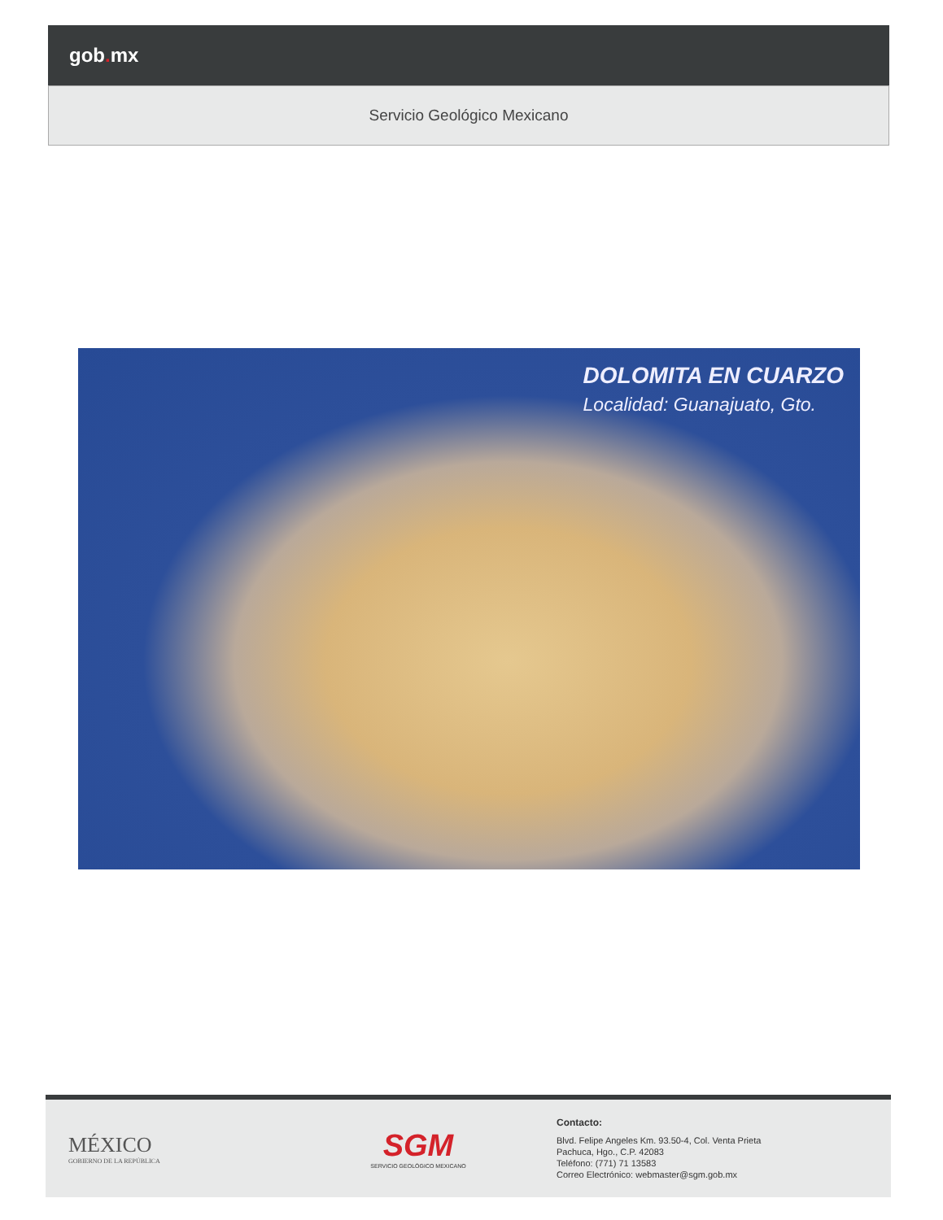gob. mx
Servicio Geológico Mexicano
DOLOMITA EN CUARZO
Localidad: Guanajuato, Gto.
MÉXICO
GOBIERNO DE LA REPÚBLICA
SGM
SERVICIO GEOLÓGICO MEXICANO
Contacto:
Blvd. Felipe Angeles Km. 93.50-4, Col. Venta Prieta
Pachuca, Hgo., C.P. 42083
Teléfono: (771) 71 13583
Correo Electrónico: webmaster@sgm.gob.mx